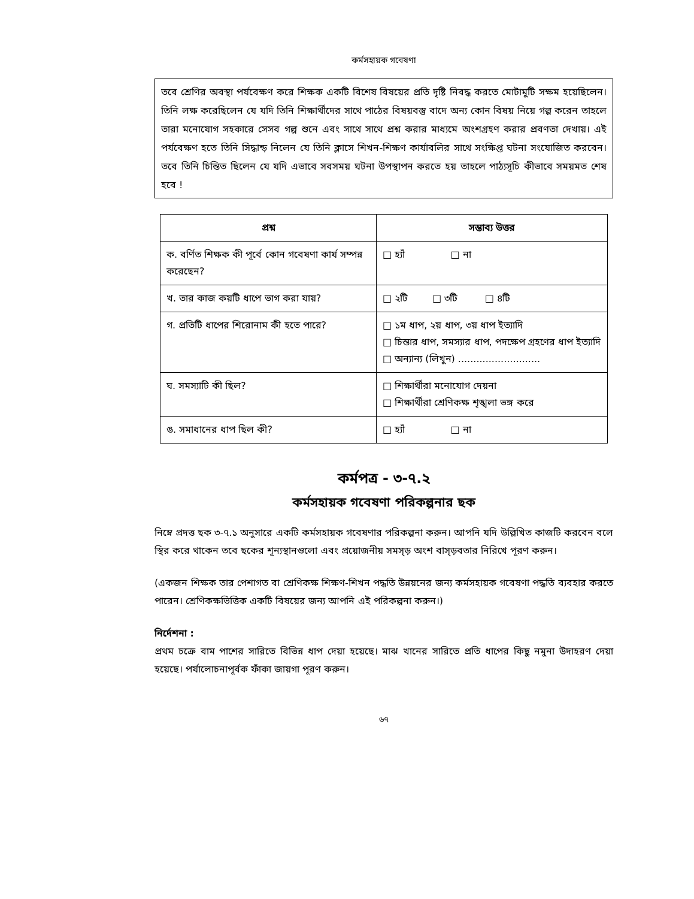কর্মসহায়ক গবেষণা
তবে শ্রেণির অবস্থা পর্যবেক্ষণ করে শিক্ষক একটি বিশেষ বিষয়ের প্রতি দৃষ্টি নিবদ্ধ করতে মোটামুটি সক্ষম হয়েছিলেন। তিনি লক্ষ করেছিলেন যে যদি তিনি শিক্ষার্থীদের সাথে পাঠের বিষয়বস্তু বাদে অন্য কোন বিষয় নিয়ে গল্প করেন তাহলে তারা মনোযোগ সহকারে সেসব গল্প শুনে এবং সাথে সাথে প্রশ্ন করার মাধ্যমে অংশগ্রহণ করার প্রবণতা দেখায়। এই পর্যবেক্ষণ হতে তিনি সিদ্ধান্ড় নিলেন যে তিনি ক্লাসে শিখন-শিক্ষণ কার্যাবলির সাথে সংক্ষিপ্ত ঘটনা সংযোজিত করবেন। তবে তিনি চিন্তিত ছিলেন যে যদি এভাবে সবসময় ঘটনা উপস্থাপন করতে হয় তাহলে পাঠ্যসূচি কীভাবে সময়মত শেষ হবে !
| প্রশ্ন | সম্ভাব্য উত্তর |
| --- | --- |
| ক. বর্ণিত শিক্ষক কী পূর্বে কোন গবেষণা কার্য সম্পন্ন করেছেন? | □ হ্যাঁ □ না |
| খ. তার কাজ কয়টি ধাপে ভাগ করা যায়? | □ ২টি □ ৩টি □ ৪টি |
| গ. প্রতিটি ধাপের শিরোনাম কী হতে পারে? | □ ১ম ধাপ, ২য় ধাপ, ৩য় ধাপ ইত্যাদি □ চিন্তার ধাপ, সমস্যার ধাপ, পদক্ষেপ গ্রহণের ধাপ ইত্যাদি □ অন্যান্য (লিখুন) ........................... |
| ঘ. সমস্যাটি কী ছিল? | □ শিক্ষার্থীরা মনোযোগ দেয়না □ শিক্ষার্থীরা শ্রেণিকক্ষ শৃঙ্খলা ভঙ্গ করে |
| ঙ. সমাধানের ধাপ ছিল কী? | □ হ্যাঁ □ না |
কর্মপত্র - ৩-৭.২
কর্মসহায়ক গবেষণা পরিকল্পনার ছক
নিম্নে প্রদত্ত ছক ৩-৭.১ অনুসারে একটি কর্মসহায়ক গবেষণার পরিকল্পনা করুন। আপনি যদি উল্লিখিত কাজটি করবেন বলে স্থির করে থাকেন তবে ছকের শূন্যস্থানগুলো এবং প্রয়োজনীয় সমস্ড় অংশ বাস্ড়বতার নিরিখে পূরণ করুন।
(একজন শিক্ষক তার পেশাগত বা শ্রেণিকক্ষ শিক্ষণ-শিখন পদ্ধতি উন্নয়নের জন্য কর্মসহায়ক গবেষণা পদ্ধতি ব্যবহার করতে পারেন। শ্রেণিকক্ষভিত্তিক একটি বিষয়ের জন্য আপনি এই পরিকল্পনা করুন।)
নির্দেশনা :
প্রথম চক্রে বাম পাশের সারিতে বিভিন্ন ধাপ দেয়া হয়েছে। মাঝ খানের সারিতে প্রতি ধাপের কিছু নমুনা উদাহরণ দেয়া হয়েছে। পর্যালোচনাপূর্বক ফাঁকা জায়গা পূরণ করুন।
৬৭